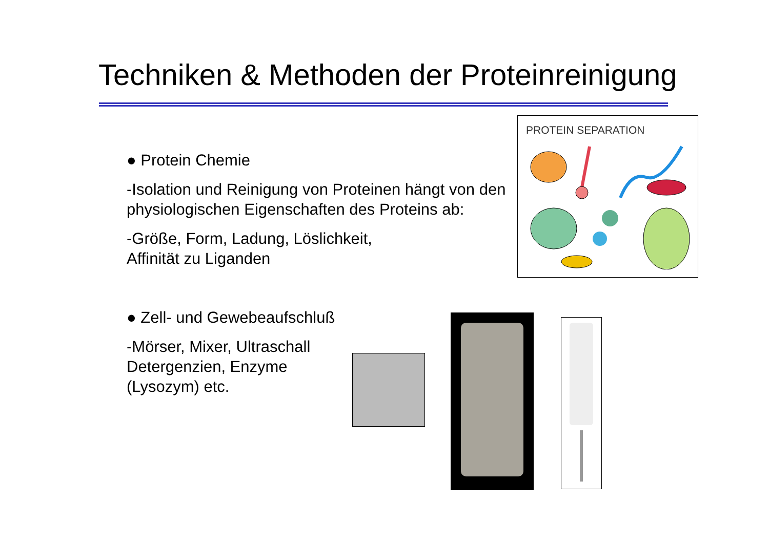Techniken & Methoden der Proteinreinigung
● Protein Chemie
-Isolation und Reinigung von Proteinen hängt von den physiologischen Eigenschaften des Proteins ab:
-Größe, Form, Ladung, Löslichkeit,
Affinität zu Liganden
● Zell- und Gewebeaufschluß
-Mörser, Mixer, Ultraschall
Detergenzien, Enzyme
(Lysozym) etc.
PROTEIN SEPARATION